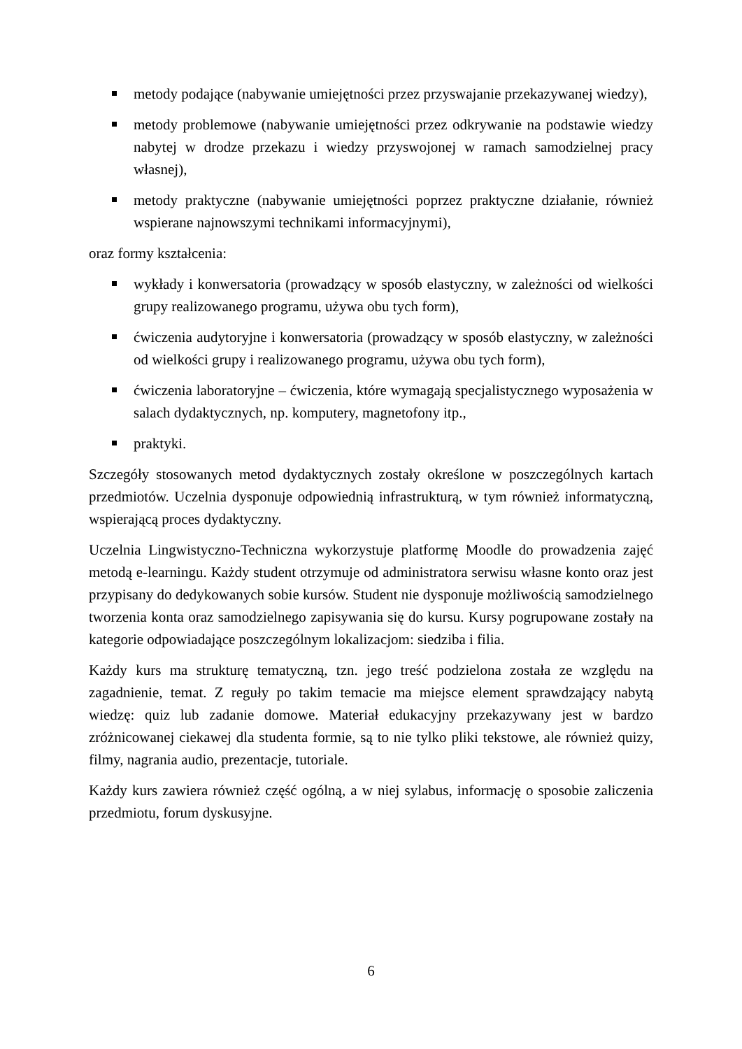metody podające (nabywanie umiejętności przez przyswajanie przekazywanej wiedzy),
metody problemowe (nabywanie umiejętności przez odkrywanie na podstawie wiedzy nabytej w drodze przekazu i wiedzy przyswojonej w ramach samodzielnej pracy własnej),
metody praktyczne (nabywanie umiejętności poprzez praktyczne działanie, również wspierane najnowszymi technikami informacyjnymi),
oraz formy kształcenia:
wykłady i konwersatoria (prowadzący w sposób elastyczny, w zależności od wielkości grupy realizowanego programu, używa obu tych form),
ćwiczenia audytoryjne i konwersatoria (prowadzący w sposób elastyczny, w zależności od wielkości grupy i realizowanego programu, używa obu tych form),
ćwiczenia laboratoryjne – ćwiczenia, które wymagają specjalistycznego wyposażenia w salach dydaktycznych, np. komputery, magnetofony itp.,
praktyki.
Szczegóły stosowanych metod dydaktycznych zostały określone w poszczególnych kartach przedmiotów. Uczelnia dysponuje odpowiednią infrastrukturą, w tym również informatyczną, wspierającą proces dydaktyczny.
Uczelnia Lingwistyczno-Techniczna wykorzystuje platformę Moodle do prowadzenia zajęć metodą e-learningu. Każdy student otrzymuje od administratora serwisu własne konto oraz jest przypisany do dedykowanych sobie kursów. Student nie dysponuje możliwością samodzielnego tworzenia konta oraz samodzielnego zapisywania się do kursu. Kursy pogrupowane zostały na kategorie odpowiadające poszczególnym lokalizacjom: siedziba i filia.
Każdy kurs ma strukturę tematyczną, tzn. jego treść podzielona została ze względu na zagadnienie, temat. Z reguły po takim temacie ma miejsce element sprawdzający nabytą wiedzę: quiz lub zadanie domowe. Materiał edukacyjny przekazywany jest w bardzo zróżnicowanej ciekawej dla studenta formie, są to nie tylko pliki tekstowe, ale również quizy, filmy, nagrania audio, prezentacje, tutoriale.
Każdy kurs zawiera również część ogólną, a w niej sylabus, informację o sposobie zaliczenia przedmiotu, forum dyskusyjne.
6